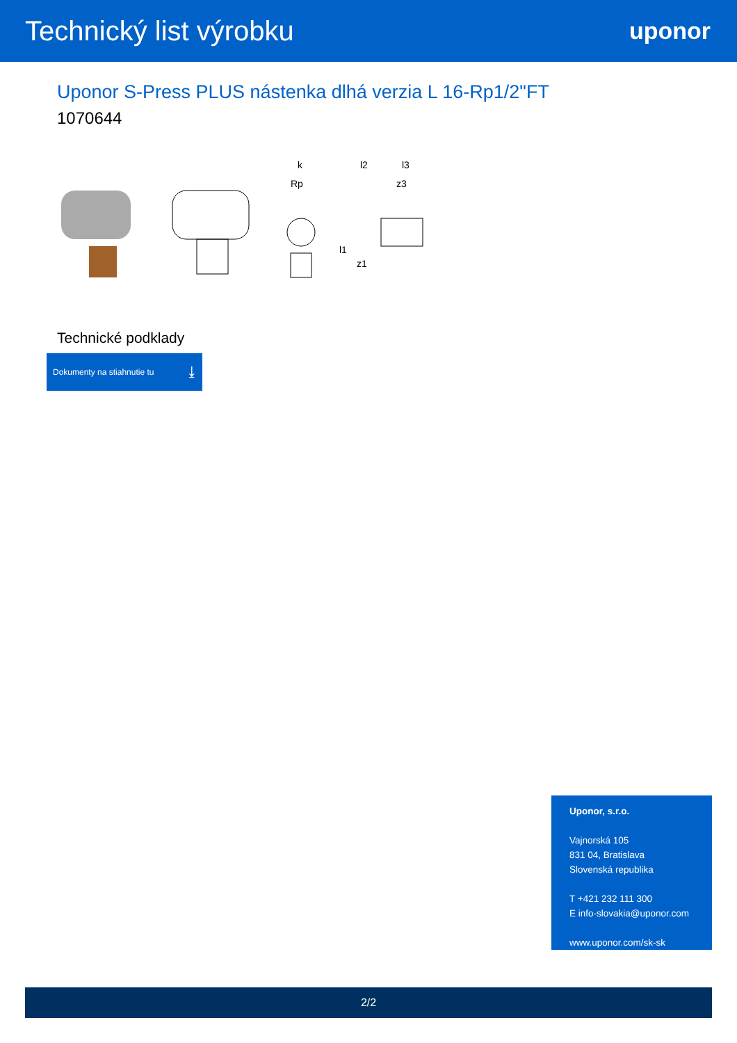Technický list výrobku
uponor
Uponor S-Press PLUS nástenka dlhá verzia L 16-Rp1/2"FT
1070644
k
Rp
l2
l3
z3
l1
z1
Technické podklady
Dokumenty na stiahnutie tu ⤓
Uponor, s.r.o.
Vajnorská 105
831 04, Bratislava
Slovenská republika
T +421 232 111 300
E info-slovakia@uponor.com
www.uponor.com/sk-sk
2/2